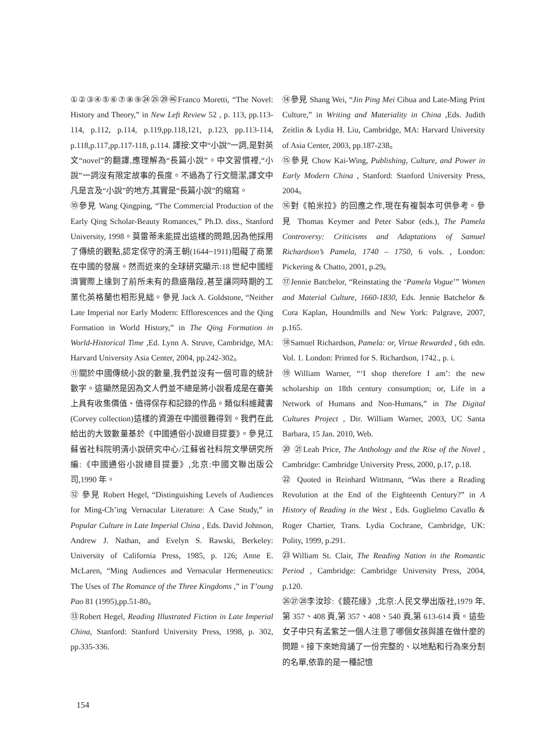①②③④⑤⑥⑦⑧⑨㉔㉕㉙㊻Franco Moretti, “The Novel: History and Theory,” in New Left Review 52 , p. 113, pp.113-114, p.112, p.114, p.119,pp.118,121, p.123, pp.113-114, p.118,p.117,pp.117-118, p.114. 譯按:文中“小說”一詞,是對英文“novel”的翻譯,應理解為“長篇小說”。中文習慣裡,“小說”一詞沒有限定故事的長度。不過為了行文簡潔,譯文中凡是言及“小說”的地方,其實是“長篇小說”的縮寫。
⑩參見 Wang Qingping, “The Commercial Production of the Early Qing Scholar-Beauty Romances,” Ph.D. diss., Stanford University, 1998。莫雷蒂未能提出這樣的問題,因為他採用了傳統的觀點,認定保守的清王朝(1644~1911)阻礙了商業在中國的發展。然而近來的全球研究顯示:18 世紀中國經濟實際上達到了前所未有的鼎盛階段,甚至讓同時期的工業化英格蘭也相形見絀。參見 Jack A. Goldstone, “Neither Late Imperial nor Early Modern: Efflorescences and the Qing Formation in World History,” in The Qing Formation in World-Historical Time ,Ed. Lynn A. Struve, Cambridge, MA: Harvard University Asia Center, 2004, pp.242-302。
⑪關於中國傳統小說的數量,我們並沒有一個可靠的統計數字。這顯然是因為文人們並不總是將小說看成是在審美上具有收集價值、值得保存和記錄的作品。類似科維藏書(Corvey collection)這樣的資源在中國很難得到。我們在此給出的大致數量基於《中國通俗小說總目提要》。參見江蘇省社科院明清小說研究中心/江蘇省社科院文學研究所編:《中國通俗小說總目提要》,北京:中國文聯出版公司,1990 年。
⑫ 參見 Robert Hegel, “Distinguishing Levels of Audiences for Ming-Ch’ing Vernacular Literature: A Case Study,” in Popular Culture in Late Imperial China , Eds. David Johnson, Andrew J. Nathan, and Evelyn S. Rawski, Berkeley: University of California Press, 1985, p. 126; Anne E. McLaren, “Ming Audiences and Vernacular Hermeneutics: The Uses of The Romance of the Three Kingdoms ,” in T’oung Pao 81 (1995),pp.51-80。
⑬Robert Hegel, Reading Illustrated Fiction in Late Imperial China, Stanford: Stanford University Press, 1998, p. 302, pp.335-336.
⑭參見 Shang Wei, “Jin Ping Mei Cihua and Late-Ming Print Culture,” in Writing and Materiality in China ,Eds. Judith Zeitlin & Lydia H. Liu, Cambridge, MA: Harvard University of Asia Center, 2003, pp.187-238。
⑮參見 Chow Kai-Wing, Publishing, Culture, and Power in Early Modern China , Stanford: Stanford University Press, 2004。
⑯對《帕米拉》的回應之作,現在有複製本可供參考。參見 Thomas Keymer and Peter Sabor (eds.), The Pamela Controversy: Criticisms and Adaptations of Samuel Richardson’s Pamela, 1740 – 1750, 6 vols. , London: Pickering & Chatto, 2001, p.29。
⑰Jennie Batchelor, “Reinstating the ‘Pamela Vogue’” Women and Material Culture, 1660-1830, Eds. Jennie Batchelor & Cora Kaplan, Houndmills and New York: Palgrave, 2007, p.165.
⑱Samuel Richardson, Pamela: or, Virtue Rewarded , 6th edn. Vol. 1. London: Printed for S. Richardson, 1742., p. i.
⑲William Warner, “‘I shop therefore I am’: the new scholarship on 18th century consumption; or, Life in a Network of Humans and Non-Humans,” in The Digital Cultures Project , Dir. William Warner, 2003, UC Santa Barbara, 15 Jan. 2010, Web.
⑳ ㉑Leah Price, The Anthology and the Rise of the Novel , Cambridge: Cambridge University Press, 2000, p.17, p.18.
㉒ Quoted in Reinhard Wittmann, “Was there a Reading Revolution at the End of the Eighteenth Century?” in A History of Reading in the West , Eds. Guglielmo Cavallo & Roger Chartier, Trans. Lydia Cochrane, Cambridge, UK: Polity, 1999, p.291.
㉓William St. Clair, The Reading Nation in the Romantic Period , Cambridge: Cambridge University Press, 2004, p.120.
㉖㉗㉘李汝珍:《鏡花緣》,北京:人民文學出版社,1979 年,第 357、408 頁,第 357、408、540 頁,第 613-614 頁。這些女子中只有孟紫芝一個人注意了哪個女孩與誰在做什麼的問題。接下來她背誦了一份完整的、以地點和行為來分割的名單,依靠的是一種記憶
154